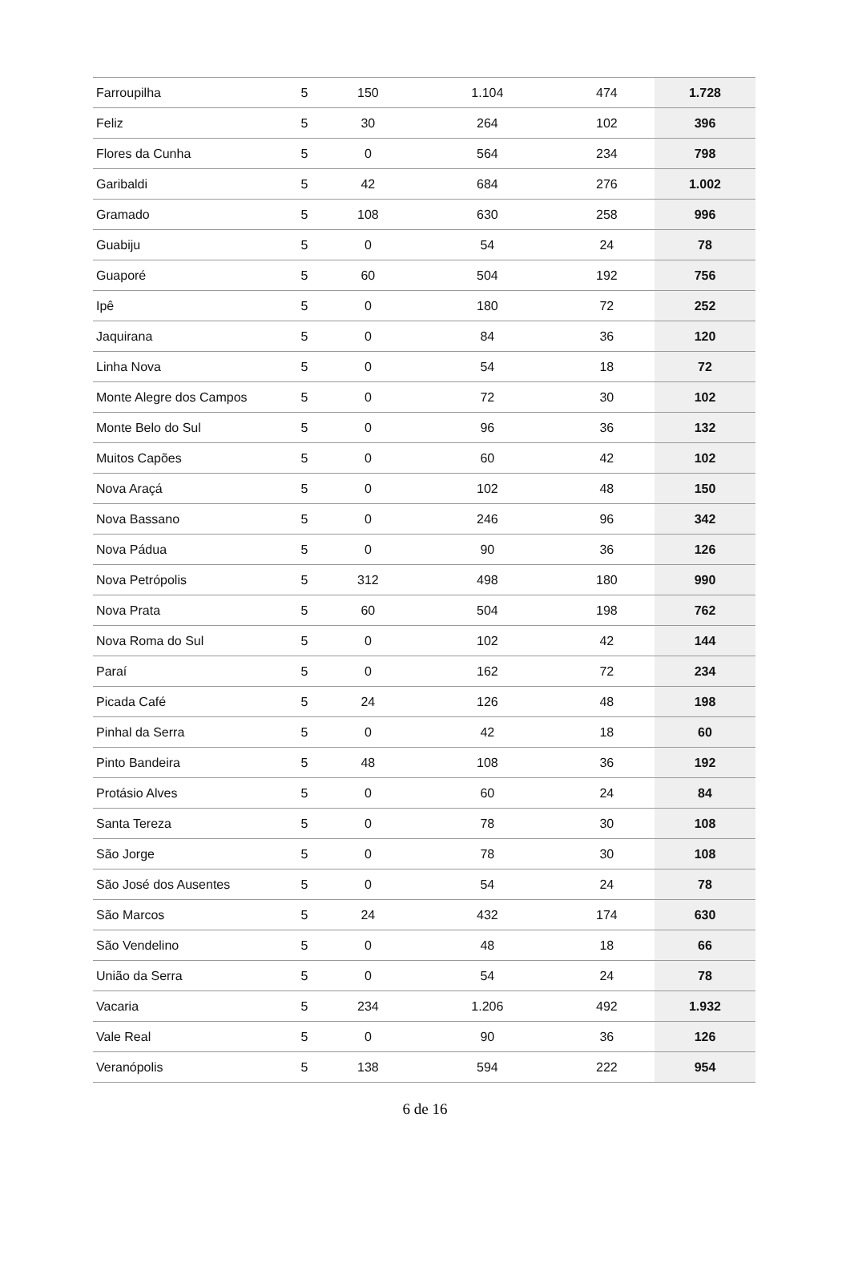| Farroupilha | 5 | 150 | 1.104 | 474 | 1.728 |
| Feliz | 5 | 30 | 264 | 102 | 396 |
| Flores da Cunha | 5 | 0 | 564 | 234 | 798 |
| Garibaldi | 5 | 42 | 684 | 276 | 1.002 |
| Gramado | 5 | 108 | 630 | 258 | 996 |
| Guabiju | 5 | 0 | 54 | 24 | 78 |
| Guaporé | 5 | 60 | 504 | 192 | 756 |
| Ipê | 5 | 0 | 180 | 72 | 252 |
| Jaquirana | 5 | 0 | 84 | 36 | 120 |
| Linha Nova | 5 | 0 | 54 | 18 | 72 |
| Monte Alegre dos Campos | 5 | 0 | 72 | 30 | 102 |
| Monte Belo do Sul | 5 | 0 | 96 | 36 | 132 |
| Muitos Capões | 5 | 0 | 60 | 42 | 102 |
| Nova Araçá | 5 | 0 | 102 | 48 | 150 |
| Nova Bassano | 5 | 0 | 246 | 96 | 342 |
| Nova Pádua | 5 | 0 | 90 | 36 | 126 |
| Nova Petrópolis | 5 | 312 | 498 | 180 | 990 |
| Nova Prata | 5 | 60 | 504 | 198 | 762 |
| Nova Roma do Sul | 5 | 0 | 102 | 42 | 144 |
| Paraí | 5 | 0 | 162 | 72 | 234 |
| Picada Café | 5 | 24 | 126 | 48 | 198 |
| Pinhal da Serra | 5 | 0 | 42 | 18 | 60 |
| Pinto Bandeira | 5 | 48 | 108 | 36 | 192 |
| Protásio Alves | 5 | 0 | 60 | 24 | 84 |
| Santa Tereza | 5 | 0 | 78 | 30 | 108 |
| São Jorge | 5 | 0 | 78 | 30 | 108 |
| São José dos Ausentes | 5 | 0 | 54 | 24 | 78 |
| São Marcos | 5 | 24 | 432 | 174 | 630 |
| São Vendelino | 5 | 0 | 48 | 18 | 66 |
| União da Serra | 5 | 0 | 54 | 24 | 78 |
| Vacaria | 5 | 234 | 1.206 | 492 | 1.932 |
| Vale Real | 5 | 0 | 90 | 36 | 126 |
| Veranópolis | 5 | 138 | 594 | 222 | 954 |
6 de 16